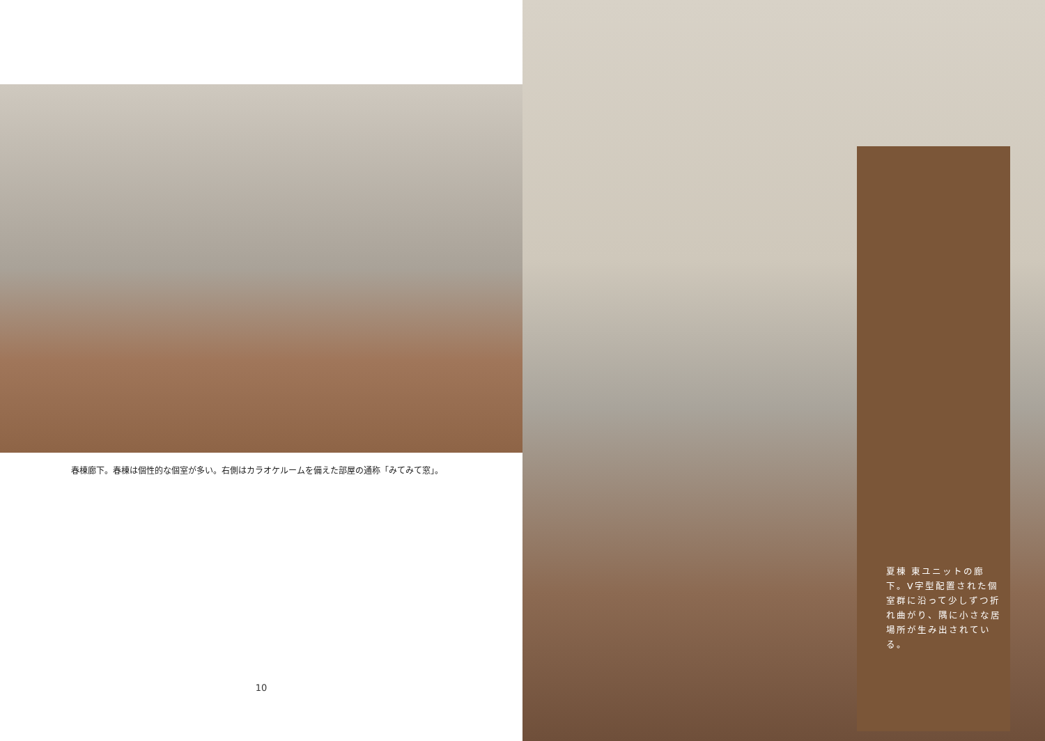春棟廊下。春棟は個性的な個室が多い。右側はカラオケルームを備えた部屋の通称「みてみて窓」。
10
夏棟 東ユニットの廊下。V字型配置された個室群に沿って少しずつ折れ曲がり、隅に小さな居場所が生み出されている。